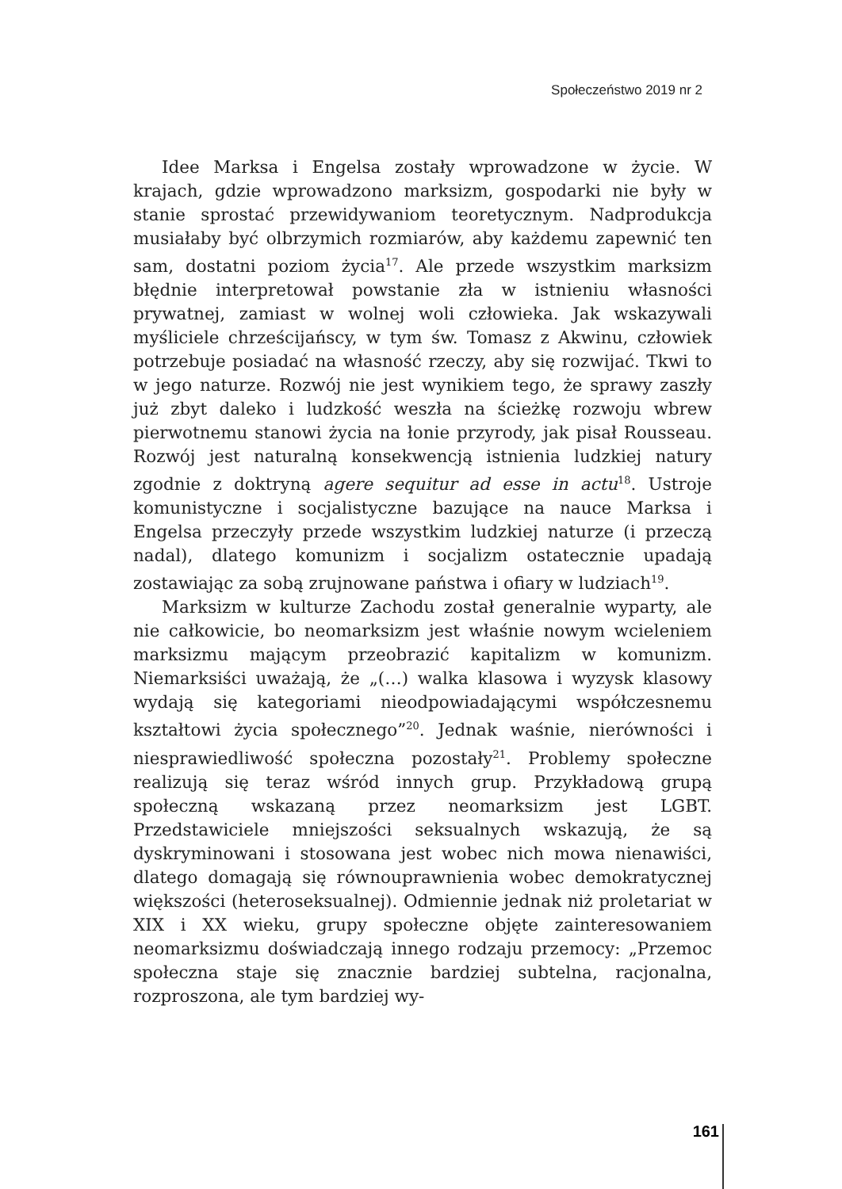Społeczeństwo 2019 nr 2
Idee Marksa i Engelsa zostały wprowadzone w życie. W krajach, gdzie wprowadzono marksizm, gospodarki nie były w stanie sprostać przewidywaniom teoretycznym. Nadprodukcja musiałaby być olbrzymich rozmiarów, aby każdemu zapewnić ten sam, dostatni poziom życia<sup>17</sup>. Ale przede wszystkim marksizm błędnie interpretował powstanie zła w istnieniu własności prywatnej, zamiast w wolnej woli człowieka. Jak wskazywali myśliciele chrześcijańscy, w tym św. Tomasz z Akwinu, człowiek potrzebuje posiadać na własność rzeczy, aby się rozwijać. Tkwi to w jego naturze. Rozwój nie jest wynikiem tego, że sprawy zaszły już zbyt daleko i ludzkość weszła na ścieżkę rozwoju wbrew pierwotnemu stanowi życia na łonie przyrody, jak pisał Rousseau. Rozwój jest naturalną konsekwencją istnienia ludzkiej natury zgodnie z doktryną agere sequitur ad esse in actu<sup>18</sup>. Ustroje komunistyczne i socjalistyczne bazujące na nauce Marksa i Engelsa przeczyły przede wszystkim ludzkiej naturze (i przeczą nadal), dlatego komunizm i socjalizm ostatecznie upadają zostawiając za sobą zrujnowane państwa i ofiary w ludziach<sup>19</sup>.
Marksizm w kulturze Zachodu został generalnie wyparty, ale nie całkowicie, bo neomarksizm jest właśnie nowym wcieleniem marksizmu mającym przeobrazić kapitalizm w komunizm. Niemarksiści uważają, że „(…) walka klasowa i wyzysk klasowy wydają się kategoriami nieodpowiadającymi współczesnemu kształtowi życia społecznego”<sup>20</sup>. Jednak waśnie, nierówności i niesprawiedliwość społeczna pozostały<sup>21</sup>. Problemy społeczne realizują się teraz wśród innych grup. Przykładową grupą społeczną wskazaną przez neomarksizm jest LGBT. Przedstawiciele mniejszości seksualnych wskazują, że są dyskryminowani i stosowana jest wobec nich mowa nienawiści, dlatego domagają się równouprawnienia wobec demokratycznej większości (heteroseksualnej). Odmiennie jednak niż proletariat w XIX i XX wieku, grupy społeczne objęte zainteresowaniem neomarksizmu doświadczają innego rodzaju przemocy: „Przemoc społeczna staje się znacznie bardziej subtelna, racjonalna, rozproszona, ale tym bardziej wy-
161